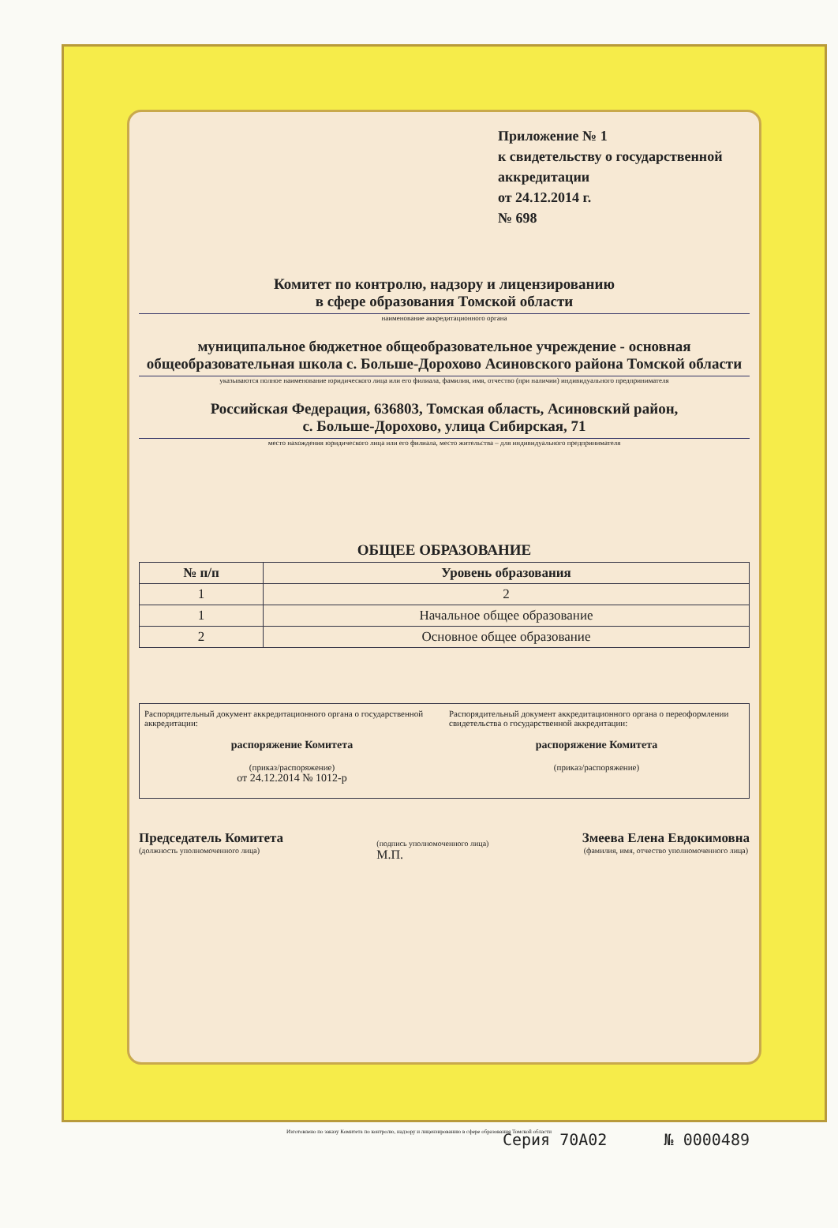Приложение № 1
к свидетельству о государственной аккредитации
от 24.12.2014 г.
№ 698
Комитет по контролю, надзору и лицензированию
в сфере образования Томской области
наименование аккредитационного органа
муниципальное бюджетное общеобразовательное учреждение - основная общеобразовательная школа с. Больше-Дорохово Асиновского района Томской области
указываются полное наименование юридического лица или его филиала, фамилия, имя, отчество (при наличии) индивидуального предпринимателя
Российская Федерация, 636803, Томская область, Асиновский район,
с. Больше-Дорохово, улица Сибирская, 71
место нахождения юридического лица или его филиала, место жительства – для индивидуального предпринимателя
ОБЩЕЕ ОБРАЗОВАНИЕ
| № п/п | Уровень образования |
| --- | --- |
| 1 | 2 |
| 1 | Начальное общее образование |
| 2 | Основное общее образование |
Распорядительный документ аккредитационного органа о государственной аккредитации:
распоряжение Комитета
(приказ/распоряжение)
от 24.12.2014 № 1012-р
Распорядительный документ аккредитационного органа о переоформлении свидетельства о государственной аккредитации:
распоряжение Комитета
(приказ/распоряжение)
Председатель Комитета
(должность уполномоченного лица)
(подпись уполномоченного лица)
М.П.
Змеева Елена Евдокимовна
(фамилия, имя, отчество уполномоченного лица)
Серия 70А02 № 0000489
Изготовлено по заказу Комитета по контролю, надзору и лицензированию в сфере образования Томской области